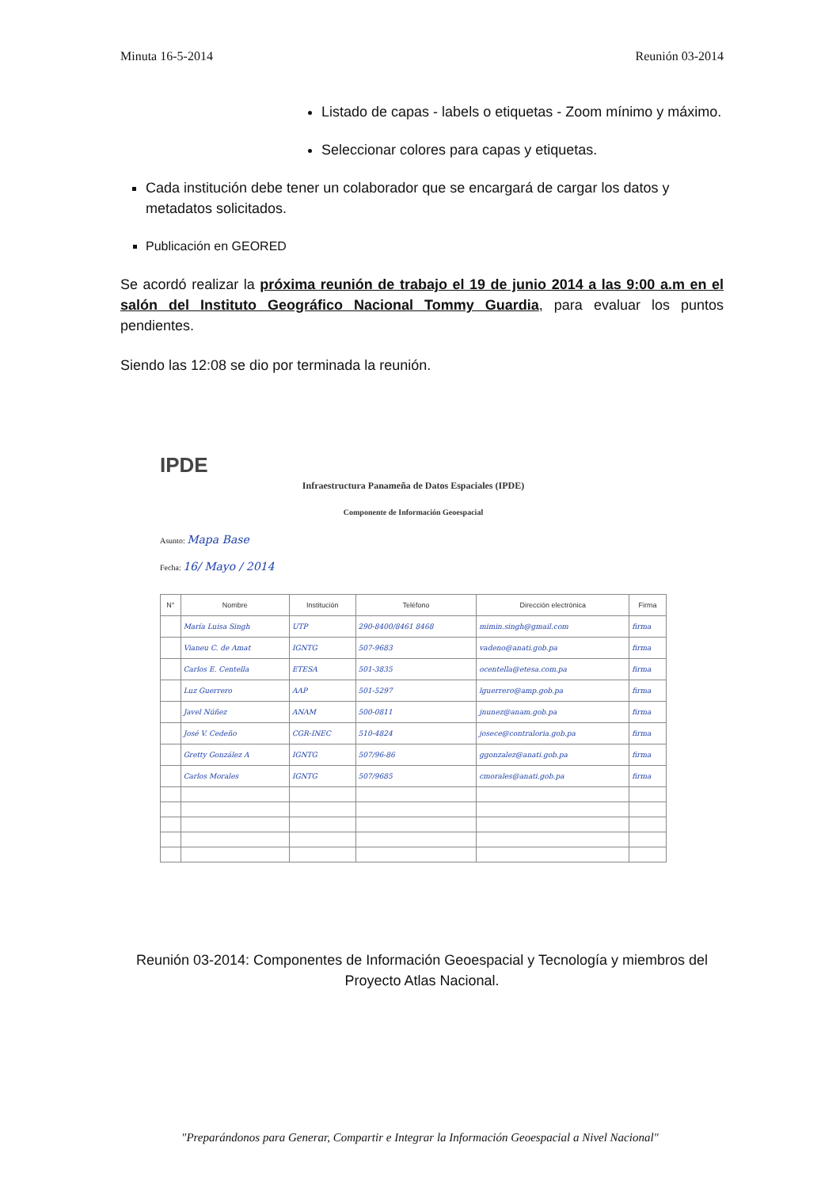Minuta 16-5-2014 Reunión 03-2014
Listado de capas - labels o etiquetas - Zoom mínimo y máximo.
Seleccionar colores para capas y etiquetas.
Cada institución debe tener un colaborador que se encargará de cargar los datos y metadatos solicitados.
Publicación en GEORED
Se acordó realizar la próxima reunión de trabajo el 19 de junio 2014 a las 9:00 a.m en el salón del Instituto Geográfico Nacional Tommy Guardia, para evaluar los puntos pendientes.
Siendo las 12:08 se dio por terminada la reunión.
IPDE
Infraestructura Panameña de Datos Espaciales (IPDE)
Componente de Información Geoespacial
Asunto: Mapa Base
Fecha: 16/ Mayo / 2014
| N° | Nombre | Institución | Teléfono | Dirección electrónica | Firma |
| --- | --- | --- | --- | --- | --- |
| | María Luisa Singh | UTP | 290-8400/8461 8468 | mimin.singh@gmail.com | firma |
| | Vianeu C. de Amat | IGNTG | 507-9683 | vadeno@anati.gob.pa | firma |
| | Carlos E. Centella | ETESA | 501-3835 | ocentella@etesa.com.pa | firma |
| | Luz Guerrero | AAP | 501-5297 | lguerrero@amp.gob.pa | firma |
| | Javel Núñez | ANAM | 500-0811 | jnunez@anam.gob.pa | firma |
| | José V. Cedeño | CGR-INEC | 510-4824 | josece@contraloria.gob.pa | firma |
| | Gretty González A | IGNTG | 507/96-86 | ggonzalez@anati.gob.pa | firma |
| | Carlos Morales | IGNTG | 507/9685 | cmorales@anati.gob.pa | firma |
Reunión 03-2014: Componentes de Información Geoespacial y Tecnología y miembros del Proyecto Atlas Nacional.
"Preparándonos para Generar, Compartir e Integrar la Información Geoespacial a Nivel Nacional"